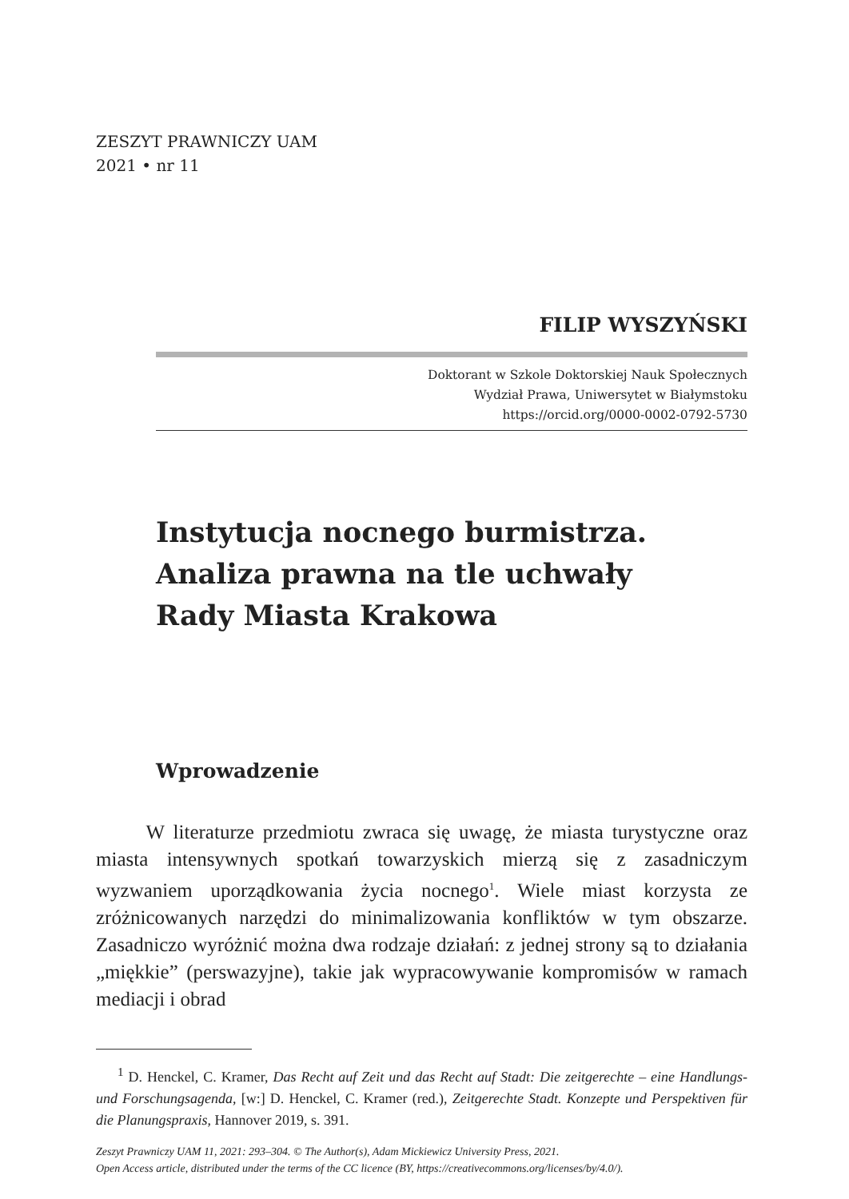ZESZYT PRAWNICZY UAM
2021 • nr 11
FILIP WYSZYŃSKI
Doktorant w Szkole Doktorskiej Nauk Społecznych
Wydział Prawa, Uniwersytet w Białymstoku
https://orcid.org/0000-0002-0792-5730
Instytucja nocnego burmistrza.
Analiza prawna na tle uchwały
Rady Miasta Krakowa
Wprowadzenie
   W literaturze przedmiotu zwraca się uwagę, że miasta turystyczne oraz miasta intensywnych spotkań towarzyskich mierzą się z zasadniczym wyzwaniem uporządkowania życia nocnego<sup>1</sup>. Wiele miast korzysta ze zróżnicowanych narzędzi do minimalizowania konfliktów w tym obszarze. Zasadniczo wyróżnić można dwa rodzaje działań: z jednej strony są to działania „miękkie” (perswazyjne), takie jak wypracowywanie kompromisów w ramach mediacji i obrad
  <sup>1</sup> D. Henckel, C. Kramer, Das Recht auf Zeit und das Recht auf Stadt: Die zeitgerechte – eine Handlungs- und Forschungsagenda, [w:] D. Henckel, C. Kramer (red.), Zeitgerechte Stadt. Konzepte und Perspektiven für die Planungspraxis, Hannover 2019, s. 391.
Zeszyt Prawniczy UAM 11, 2021: 293–304. © The Author(s), Adam Mickiewicz University Press, 2021.
Open Access article, distributed under the terms of the CC licence (BY, https://creativecommons.org/licenses/by/4.0/).